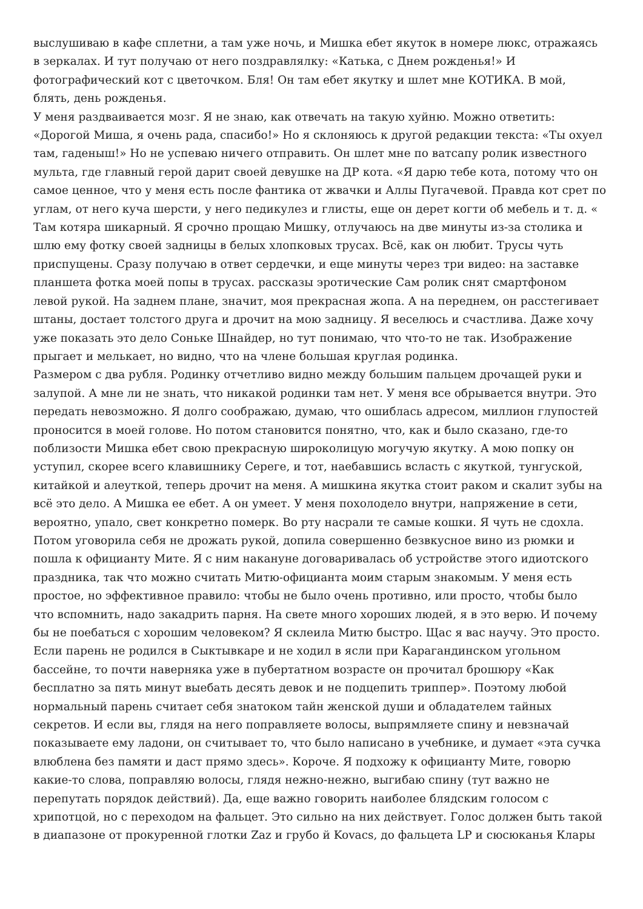выслушиваю в кафе сплетни, а там уже ночь, и Мишка ебет якуток в номере люкс, отражаясь
в зеркалах. И тут получаю от него поздравлялку: «Катька, с Днем рожденья!» И
фотографический кот с цветочком. Бля! Он там ебет якутку и шлет мне КОТИКА. В мой,
блять, день рожденья.
У меня раздваивается мозг. Я не знаю, как отвечать на такую хуйню. Можно ответить:
«Дорогой Миша, я очень рада, спасибо!» Но я склоняюсь к другой редакции текста: «Ты охуел
там, гаденыш!» Но не успеваю ничего отправить. Он шлет мне по ватсапу ролик известного
мульта, где главный герой дарит своей девушке на ДР кота. «Я дарю тебе кота, потому что он
самое ценное, что у меня есть после фантика от жвачки и Аллы Пугачевой. Правда кот срет по
углам, от него куча шерсти, у него педикулез и глисты, еще он дерет когти об мебель и т. д. «
Там котяра шикарный. Я срочно прощаю Мишку, отлучаюсь на две минуты из-за столика и
шлю ему фотку своей задницы в белых хлопковых трусах. Всё, как он любит. Трусы чуть
приспущены. Сразу получаю в ответ сердечки, и еще минуты через три видео: на заставке
планшета фотка моей попы в трусах. рассказы эротические Сам ролик снят смартфоном
левой рукой. На заднем плане, значит, моя прекрасная жопа. А на переднем, он расстегивает
штаны, достает толстого друга и дрочит на мою задницу. Я веселюсь и счастлива. Даже хочу
уже показать это дело Соньке Шнайдер, но тут понимаю, что что-то не так. Изображение
прыгает и мелькает, но видно, что на члене большая круглая родинка.
Размером с два рубля. Родинку отчетливо видно между большим пальцем дрочащей руки и
залупой. А мне ли не знать, что никакой родинки там нет. У меня все обрывается внутри. Это
передать невозможно. Я долго соображаю, думаю, что ошиблась адресом, миллион глупостей
проносится в моей голове. Но потом становится понятно, что, как и было сказано, где-то
поблизости Мишка ебет свою прекрасную широколицую могучую якутку. А мою попку он
уступил, скорее всего клавишнику Сереге, и тот, наебавшись всласть с якуткой, тунгуской,
китайкой и алеуткой, теперь дрочит на меня. А мишкина якутка стоит раком и скалит зубы на
всё это дело. А Мишка ее ебет. А он умеет. У меня похолодело внутри, напряжение в сети,
вероятно, упало, свет конкретно померк. Во рту насрали те самые кошки. Я чуть не сдохла.
Потом уговорила себя не дрожать рукой, допила совершенно безвкусное вино из рюмки и
пошла к официанту Мите. Я с ним накануне договаривалась об устройстве этого идиотского
праздника, так что можно считать Митю-официанта моим старым знакомым. У меня есть
простое, но эффективное правило: чтобы не было очень противно, или просто, чтобы было
что вспомнить, надо закадрить парня. На свете много хороших людей, я в это верю. И почему
бы не поебаться с хорошим человеком? Я склеила Митю быстро. Щас я вас научу. Это просто.
Если парень не родился в Сыктывкаре и не ходил в ясли при Карагандинском угольном
бассейне, то почти наверняка уже в пубертатном возрасте он прочитал брошюру «Как
бесплатно за пять минут выебать десять девок и не подцепить триппер». Поэтому любой
нормальный парень считает себя знатоком тайн женской души и обладателем тайных
секретов. И если вы, глядя на него поправляете волосы, выпрямляете спину и невзначай
показываете ему ладони, он считывает то, что было написано в учебнике, и думает «эта сучка
влюблена без памяти и даст прямо здесь». Короче. Я подхожу к официанту Мите, говорю
какие-то слова, поправляю волосы, глядя нежно-нежно, выгибаю спину (тут важно не
перепутать порядок действий). Да, еще важно говорить наиболее блядским голосом с
хрипотцой, но с переходом на фальцет. Это сильно на них действует. Голос должен быть такой
в диапазоне от прокуренной глотки Zaz и грубо й Kovacs, до фальцета LP и сюсюканья Клары